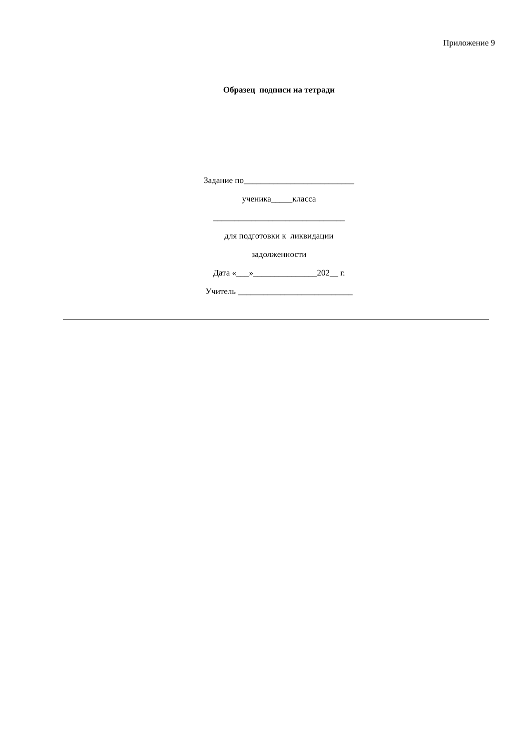Приложение 9
Образец подписи на тетради
Задание по__________________________
ученика_____класса
_______________________________
для подготовки к ликвидации
задолженности
Дата «___»_______________202__ г.
Учитель ___________________________